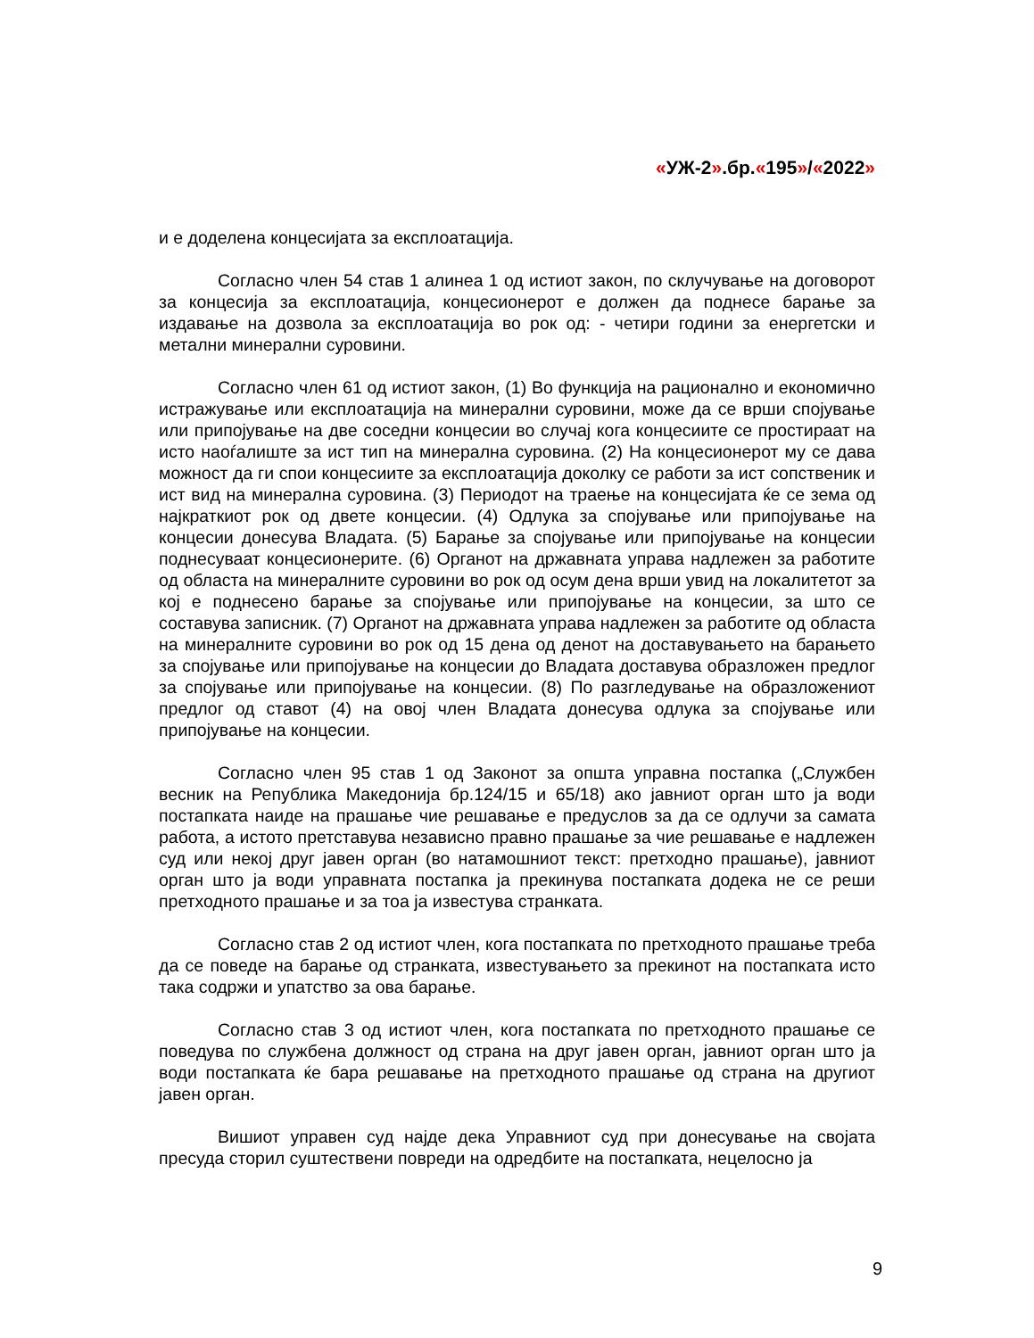«УЖ-2».бр.«195»/«2022»
и е доделена концесијата за експлоатација.
Согласно член 54 став 1 алинеа 1 од истиот закон, по склучување на договорот за концесија за експлоатација, концесионерот е должен да поднесе барање за издавање на дозвола за експлоатација во рок од: - четири години за енергетски и метални минерални суровини.
Согласно член 61 од истиот закон, (1) Во функција на рационално и економично истражување или експлоатација на минерални суровини, може да се врши спојување или припојување на две соседни концесии во случај кога концесиите се простираат на исто наоѓалиште за ист тип на минерална суровина. (2) На концесионерот му се дава можност да ги спои концесиите за експлоатација доколку се работи за ист сопственик и ист вид на минерална суровина. (3) Периодот на траење на концесијата ќе се зема од најкраткиот рок од двете концесии. (4) Одлука за спојување или припојување на концесии донесува Владата. (5) Барање за спојување или припојување на концесии поднесуваат концесионерите. (6) Органот на државната управа надлежен за работите од областа на минералните суровини во рок од осум дена врши увид на локалитетот за кој е поднесено барање за спојување или припојување на концесии, за што се составува записник. (7) Органот на државната управа надлежен за работите од областа на минералните суровини во рок од 15 дена од денот на доставувањето на барањето за спојување или припојување на концесии до Владата доставува образложен предлог за спојување или припојување на концесии. (8) По разгледување на образложениот предлог од ставот (4) на овој член Владата донесува одлука за спојување или припојување на концесии.
Согласно член 95 став 1 од Законот за општа управна постапка („Службен весник на Република Македонија бр.124/15 и 65/18) ако јавниот орган што ја води постапката наиде на прашање чие решавање е предуслов за да се одлучи за самата работа, а истото претставува независно правно прашање за чие решавање е надлежен суд или некој друг јавен орган (во натамошниот текст: претходно прашање), јавниот орган што ја води управната постапка ја прекинува постапката додека не се реши претходното прашање и за тоа ја известува странката.
Согласно став 2 од истиот член, кога постапката по претходното прашање треба да се поведе на барање од странката, известувањето за прекинот на постапката исто така содржи и упатство за ова барање.
Согласно став 3 од истиот член, кога постапката по претходното прашање се поведува по службена должност од страна на друг јавен орган, јавниот орган што ја води постапката ќе бара решавање на претходното прашање од страна на другиот јавен орган.
Вишиот управен суд најде дека Управниот суд при донесување на својата пресуда сторил суштествени повреди на одредбите на постапката, нецелосно ја
9